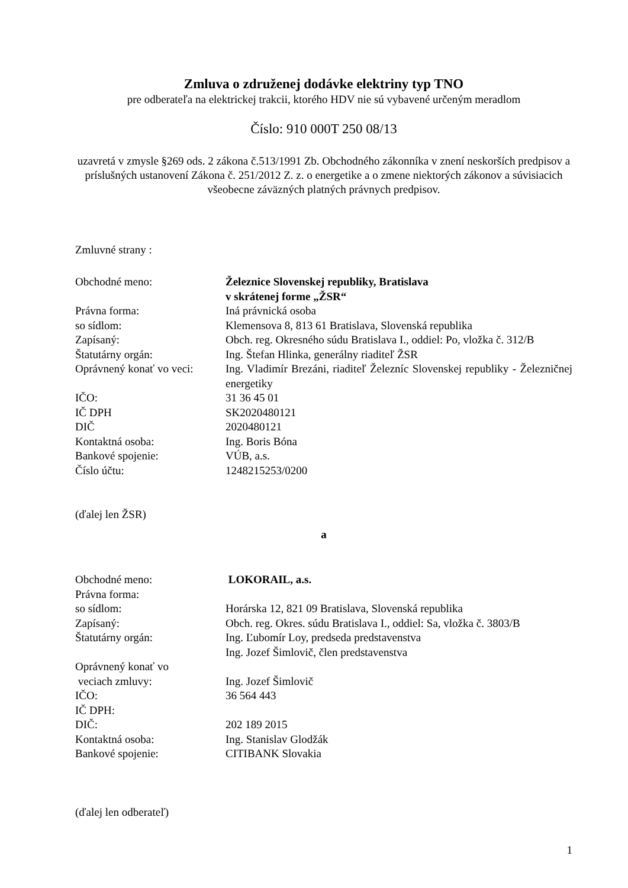Zmluva o združenej dodávke elektriny typ TNO
pre odberateľa na elektrickej trakcii, ktorého HDV nie sú vybavené určeným meradlom
Číslo: 910 000T 250 08/13
uzavretá v zmysle §269 ods. 2 zákona č.513/1991 Zb. Obchodného zákonníka v znení neskorších predpisov a príslušných ustanovení Zákona č. 251/2012 Z. z. o energetike a o zmene niektorých zákonov a súvisiacich všeobecne záväzných platných právnych predpisov.
Zmluvné strany :
| Obchodné meno: | Železnice Slovenskej republiky, Bratislava v skrátenej forme „ŽSR“ |
| Právna forma: | Iná právnická osoba |
| so sídlom: | Klemensova 8, 813 61 Bratislava, Slovenská republika |
| Zapísaný: | Obch. reg. Okresného súdu Bratislava I., oddiel: Po, vložka č. 312/B |
| Štatutárny orgán: | Ing. Štefan Hlinka, generálny riaditeľ ŽSR |
| Oprávnený konať vo veci: | Ing. Vladimír Brezáni, riaditeľ Železníc Slovenskej republiky - Železničnej energetiky |
| IČO: | 31 36 45 01 |
| IČ DPH | SK2020480121 |
| DIČ | 2020480121 |
| Kontaktná osoba: | Ing. Boris Bóna |
| Bankové spojenie: | VÚB, a.s. |
| Číslo účtu: | 1248215253/0200 |
(ďalej len ŽSR)
a
| Obchodné meno: | LOKORAIL, a.s. |
| Právna forma: | |
| so sídlom: | Horárska 12, 821 09 Bratislava, Slovenská republika |
| Zapísaný: | Obch. reg. Okres. súdu Bratislava I., oddiel: Sa, vložka č. 3803/B |
| Štatutárny orgán: | Ing. Ľubomír Loy, predseda predstavenstva Ing. Jozef Šimlovič, člen predstavenstva |
| Oprávnený konať vo veciach zmluvy: | Ing. Jozef Šimlovič |
| IČO: | 36 564 443 |
| IČ DPH: | |
| DIČ: | 202 189 2015 |
| Kontaktná osoba: | Ing. Stanislav Glodžák |
| Bankové spojenie: | CITIBANK Slovakia |
(ďalej len odberateľ)
1